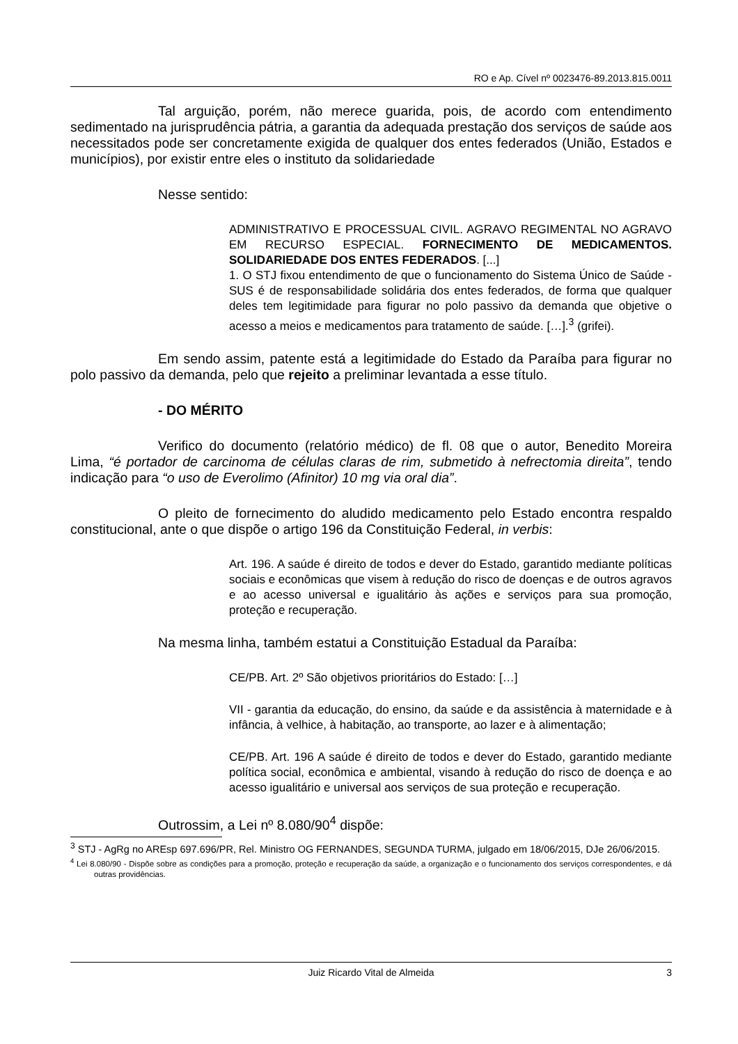RO e Ap. Cível nº 0023476-89.2013.815.0011
Tal arguição, porém, não merece guarida, pois, de acordo com entendimento sedimentado na jurisprudência pátria, a garantia da adequada prestação dos serviços de saúde aos necessitados pode ser concretamente exigida de qualquer dos entes federados (União, Estados e municípios), por existir entre eles o instituto da solidariedade
Nesse sentido:
ADMINISTRATIVO E PROCESSUAL CIVIL. AGRAVO REGIMENTAL NO AGRAVO EM RECURSO ESPECIAL. FORNECIMENTO DE MEDICAMENTOS. SOLIDARIEDADE DOS ENTES FEDERADOS. [...]
1. O STJ fixou entendimento de que o funcionamento do Sistema Único de Saúde - SUS é de responsabilidade solidária dos entes federados, de forma que qualquer deles tem legitimidade para figurar no polo passivo da demanda que objetive o acesso a meios e medicamentos para tratamento de saúde. […].<sup>3</sup> (grifei).
Em sendo assim, patente está a legitimidade do Estado da Paraíba para figurar no polo passivo da demanda, pelo que rejeito a preliminar levantada a esse título.
- DO MÉRITO
Verifico do documento (relatório médico) de fl. 08 que o autor, Benedito Moreira Lima, “é portador de carcinoma de células claras de rim, submetido à nefrectomia direita”, tendo indicação para “o uso de Everolimo (Afinitor) 10 mg via oral dia”.
O pleito de fornecimento do aludido medicamento pelo Estado encontra respaldo constitucional, ante o que dispõe o artigo 196 da Constituição Federal, in verbis:
Art. 196. A saúde é direito de todos e dever do Estado, garantido mediante políticas sociais e econômicas que visem à redução do risco de doenças e de outros agravos e ao acesso universal e igualitário às ações e serviços para sua promoção, proteção e recuperação.
Na mesma linha, também estatui a Constituição Estadual da Paraíba:
CE/PB. Art. 2º São objetivos prioritários do Estado: […]
VII - garantia da educação, do ensino, da saúde e da assistência à maternidade e à infância, à velhice, à habitação, ao transporte, ao lazer e à alimentação;
CE/PB. Art. 196 A saúde é direito de todos e dever do Estado, garantido mediante política social, econômica e ambiental, visando à redução do risco de doença e ao acesso igualitário e universal aos serviços de sua proteção e recuperação.
Outrossim, a Lei nº 8.080/90<sup>4</sup> dispõe:
<sup>3</sup> STJ - AgRg no AREsp 697.696/PR, Rel. Ministro OG FERNANDES, SEGUNDA TURMA, julgado em 18/06/2015, DJe 26/06/2015.
<sup>4</sup> Lei 8.080/90 - Dispõe sobre as condições para a promoção, proteção e recuperação da saúde, a organização e o funcionamento dos serviços correspondentes, e dá outras providências.
Juiz Ricardo Vital de Almeida 3